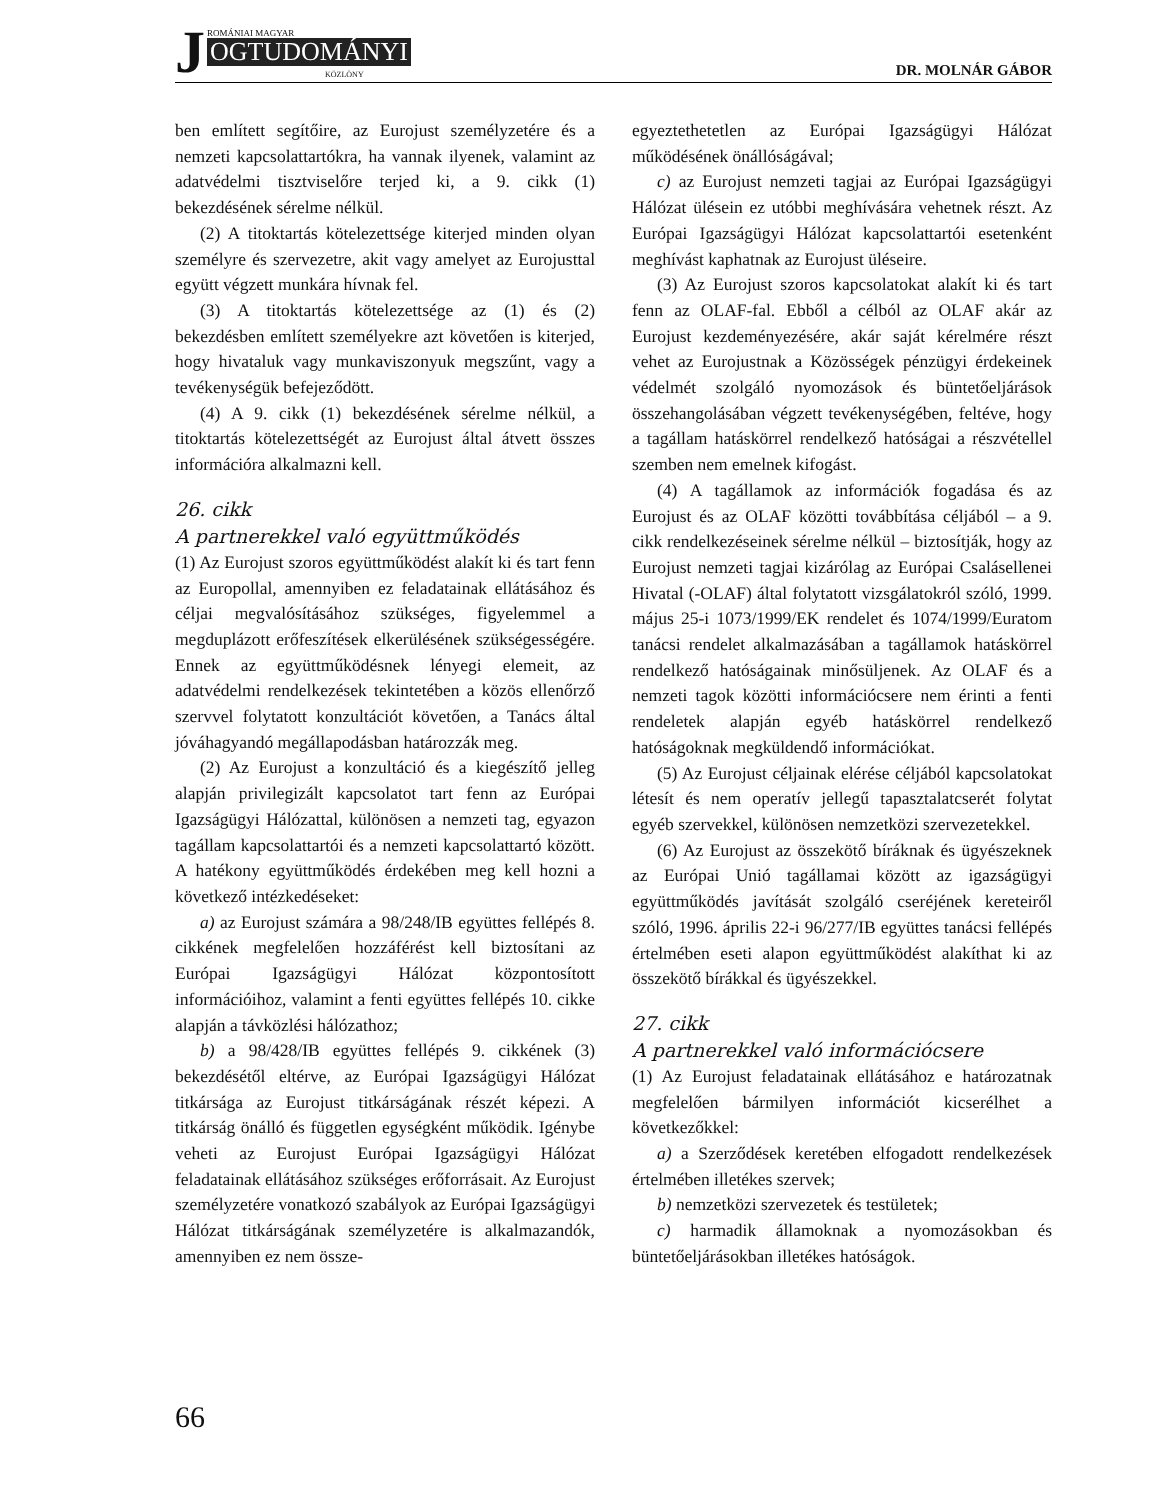J ROMÁNIAI MAGYAR
OGTUDOMÁNYI
KÖZLÖNY
DR. MOLNÁR GÁBOR
ben említett segítőire, az Eurojust személyzetére és a nemzeti kapcsolattartókra, ha vannak ilyenek, valamint az adatvédelmi tisztviselőre terjed ki, a 9. cikk (1) bekezdésének sérelme nélkül.
(2) A titoktartás kötelezettsége kiterjed minden olyan személyre és szervezetre, akit vagy amelyet az Eurojusttal együtt végzett munkára hívnak fel.
(3) A titoktartás kötelezettsége az (1) és (2) bekezdésben említett személyekre azt követően is kiterjed, hogy hivataluk vagy munkaviszonyuk megszűnt, vagy a tevékenységük befejeződött.
(4) A 9. cikk (1) bekezdésének sérelme nélkül, a titoktartás kötelezettségét az Eurojust által átvett összes információra alkalmazni kell.
26. cikk
A partnerekkel való együttműködés
(1) Az Eurojust szoros együttműködést alakít ki és tart fenn az Europollal, amennyiben ez feladatainak ellátásához és céljai megvalósításához szükséges, figyelemmel a megduplázott erőfeszítések elkerülésének szükségességére. Ennek az együttműködésnek lényegi elemeit, az adatvédelmi rendelkezések tekintetében a közös ellenőrző szervvel folytatott konzultációt követően, a Tanács által jóváhagyandó megállapodásban határozzák meg.
(2) Az Eurojust a konzultáció és a kiegészítő jelleg alapján privilegizált kapcsolatot tart fenn az Európai Igazságügyi Hálózattal, különösen a nemzeti tag, egyazon tagállam kapcsolattartói és a nemzeti kapcsolattartó között. A hatékony együttműködés érdekében meg kell hozni a következő intézkedéseket:
a) az Eurojust számára a 98/248/IB együttes fellépés 8. cikkének megfelelően hozzáférést kell biztosítani az Európai Igazságügyi Hálózat központosított információihoz, valamint a fenti együttes fellépés 10. cikke alapján a távközlési hálózathoz;
b) a 98/428/IB együttes fellépés 9. cikkének (3) bekezdésétől eltérve, az Európai Igazságügyi Hálózat titkársága az Eurojust titkárságának részét képezi. A titkárság önálló és független egységként működik. Igénybe veheti az Eurojust Európai Igazságügyi Hálózat feladatainak ellátásához szükséges erőforrásait. Az Eurojust személyzetére vonatkozó szabályok az Európai Igazságügyi Hálózat titkárságának személyzetére is alkalmazandók, amennyiben ez nem össze-
egyeztethetetlen az Európai Igazságügyi Hálózat működésének önállóságával;
c) az Eurojust nemzeti tagjai az Európai Igazságügyi Hálózat ülésein ez utóbbi meghívására vehetnek részt. Az Európai Igazságügyi Hálózat kapcsolattartói esetenként meghívást kaphatnak az Eurojust üléseire.
(3) Az Eurojust szoros kapcsolatokat alakít ki és tart fenn az OLAF-fal. Ebből a célból az OLAF akár az Eurojust kezdeményezésére, akár saját kérelmére részt vehet az Eurojustnak a Közösségek pénzügyi érdekeinek védelmét szolgáló nyomozások és büntetőeljárások összehangolásában végzett tevékenységében, feltéve, hogy a tagállam hatáskörrel rendelkező hatóságai a részvétellel szemben nem emelnek kifogást.
(4) A tagállamok az információk fogadása és az Eurojust és az OLAF közötti továbbítása céljából – a 9. cikk rendelkezéseinek sérelme nélkül – biztosítják, hogy az Eurojust nemzeti tagjai kizárólag az Európai Csalásellenei Hivatal (-OLAF) által folytatott vizsgálatokról szóló, 1999. május 25-i 1073/1999/EK rendelet és 1074/1999/Euratom tanácsi rendelet alkalmazásában a tagállamok hatáskörrel rendelkező hatóságainak minősüljenek. Az OLAF és a nemzeti tagok közötti információcsere nem érinti a fenti rendeletek alapján egyéb hatáskörrel rendelkező hatóságoknak megküldendő információkat.
(5) Az Eurojust céljainak elérése céljából kapcsolatokat létesít és nem operatív jellegű tapasztalatcserét folytat egyéb szervekkel, különösen nemzetközi szervezetekkel.
(6) Az Eurojust az összekötő bíráknak és ügyészeknek az Európai Unió tagállamai között az igazságügyi együttműködés javítását szolgáló cseréjének kereteiről szóló, 1996. április 22-i 96/277/IB együttes tanácsi fellépés értelmében eseti alapon együttműködést alakíthat ki az összekötő bírákkal és ügyészekkel.
27. cikk
A partnerekkel való információcsere
(1) Az Eurojust feladatainak ellátásához e határozatnak megfelelően bármilyen információt kicserélhet a következőkkel:
a) a Szerződések keretében elfogadott rendelkezések értelmében illetékes szervek;
b) nemzetközi szervezetek és testületek;
c) harmadik államoknak a nyomozásokban és büntetőeljárásokban illetékes hatóságok.
66